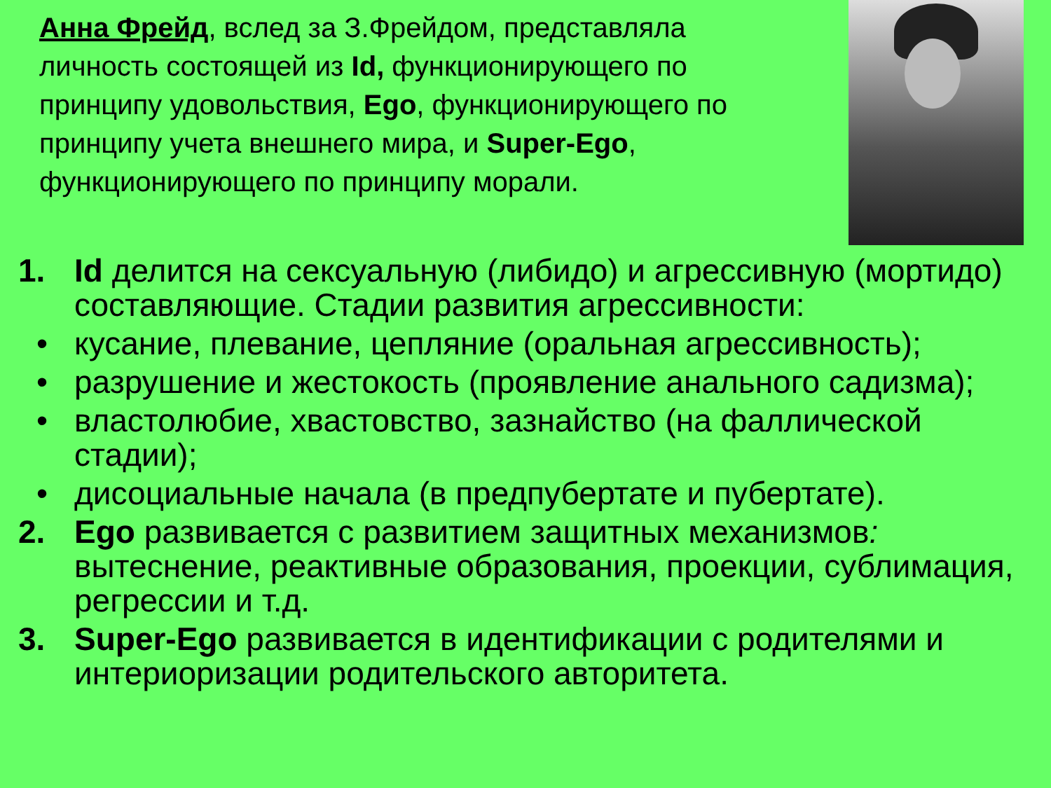Анна Фрейд, вслед за З.Фрейдом, представляла личность состоящей из Id, функционирующего по принципу удовольствия, Ego, функционирующего по принципу учета внешнего мира, и Super-Ego, функционирующего по принципу морали.
1. Id делится на сексуальную (либидо) и агрессивную (мортидо) составляющие. Стадии развития агрессивности:
• кусание, плевание, цепляние (оральная агрессивность);
• разрушение и жестокость (проявление анального садизма);
• властолюбие, хвастовство, зазнайство (на фаллической стадии);
• дисоциальные начала (в предпубертате и пубертате).
2. Ego развивается с развитием защитных механизмов: вытеснение, реактивные образования, проекции, сублимация, регрессии и т.д.
3. Super-Ego развивается в идентификации с родителями и интериоризации родительского авторитета.